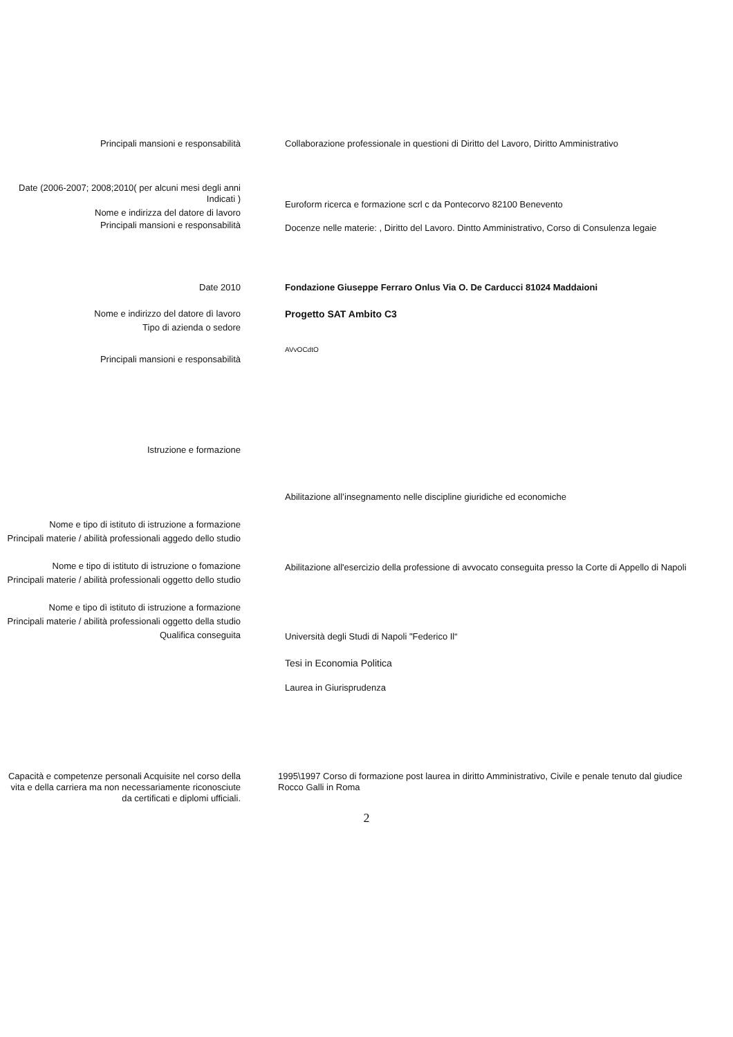Principali mansioni e responsabilità Collaborazione professionale in questioni di Diritto del Lavoro, Diritto Amministrativo
Date (2006-2007; 2008;2010( per alcuni mesi degli anni Indicati )
Nome e indirizza del datore di lavoro
Principali mansioni e responsabilità
Euroform ricerca e formazione scrl c da Pontecorvo 82100 Benevento
Docenze nelle materie: , Diritto del Lavoro. Dintto Amministrativo, Corso di Consulenza legaie
Date 2010
Nome e indirizzo del datore dì lavoro
Tipo di azienda o sedore
Principali mansioni e responsabilità
Fondazione Giuseppe Ferraro Onlus Via O. De Carducci 81024 Maddaioni
Progetto SAT Ambito C3
AVvOCdtO
Istruzione e formazione
Nome e tipo di istituto di istruzione a formazione
Principali materie / abilità professionali aggedo dello studio
Nome e tipo di istituto di istruzione o fomazione
Principali materie / abilità professionali oggetto dello studio
Nome e tipo dì istituto di istruzione a formazione
Principali materie / abilità professionali oggetto della studio
Qualifica conseguita
Abilitazione all’insegnamento nelle discipline giuridiche ed economiche
Abilitazione all'esercizio della professione di avvocato conseguita presso la Corte di Appello di Napoli
Università degli Studi di Napoli "Federico Il“
Tesi in Economia Politica
Laurea in Giurisprudenza
Capacità e competenze personali Acquisite nel corso della vita e della carriera ma non necessariamente riconosciute da certificati e diplomi ufficiali.
1995\1997 Corso di formazione post laurea in diritto Amministrativo, Civile e penale tenuto dal giudice Rocco Galli in Roma
2